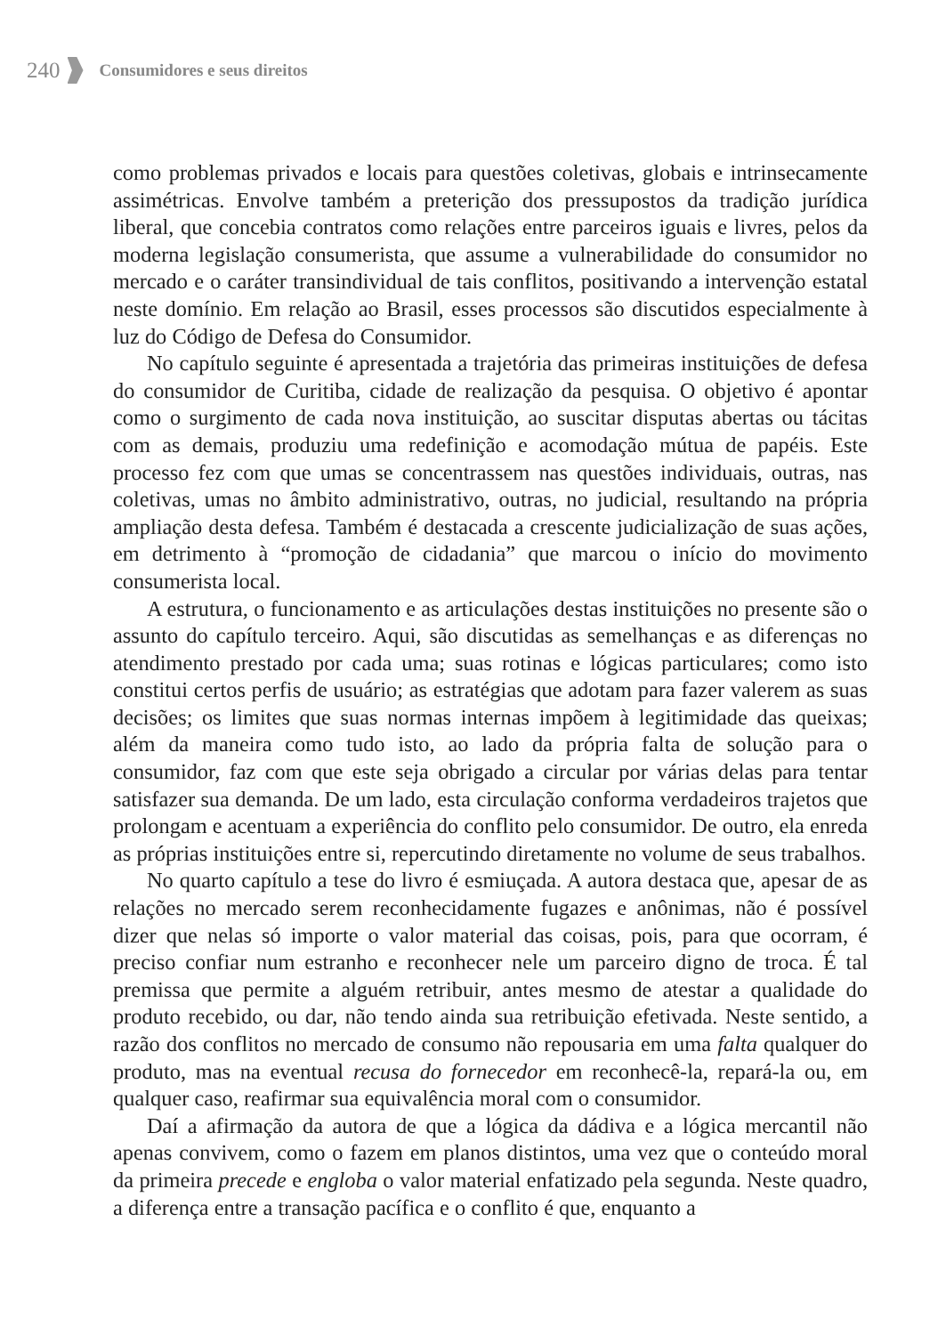240 Consumidores e seus direitos
como problemas privados e locais para questões coletivas, globais e intrinsecamente assimétricas. Envolve também a preterição dos pressupostos da tradição jurídica liberal, que concebia contratos como relações entre parceiros iguais e livres, pelos da moderna legislação consumerista, que assume a vulnerabilidade do consumidor no mercado e o caráter transindividual de tais conflitos, positivando a intervenção estatal neste domínio. Em relação ao Brasil, esses processos são discutidos especialmente à luz do Código de Defesa do Consumidor.
No capítulo seguinte é apresentada a trajetória das primeiras instituições de defesa do consumidor de Curitiba, cidade de realização da pesquisa. O objetivo é apontar como o surgimento de cada nova instituição, ao suscitar disputas abertas ou tácitas com as demais, produziu uma redefinição e acomodação mútua de papéis. Este processo fez com que umas se concentrassem nas questões individuais, outras, nas coletivas, umas no âmbito administrativo, outras, no judicial, resultando na própria ampliação desta defesa. Também é destacada a crescente judicialização de suas ações, em detrimento à “promoção de cidadania” que marcou o início do movimento consumerista local.
A estrutura, o funcionamento e as articulações destas instituições no presente são o assunto do capítulo terceiro. Aqui, são discutidas as semelhanças e as diferenças no atendimento prestado por cada uma; suas rotinas e lógicas particulares; como isto constitui certos perfis de usuário; as estratégias que adotam para fazer valerem as suas decisões; os limites que suas normas internas impõem à legitimidade das queixas; além da maneira como tudo isto, ao lado da própria falta de solução para o consumidor, faz com que este seja obrigado a circular por várias delas para tentar satisfazer sua demanda. De um lado, esta circulação conforma verdadeiros trajetos que prolongam e acentuam a experiência do conflito pelo consumidor. De outro, ela enreda as próprias instituições entre si, repercutindo diretamente no volume de seus trabalhos.
No quarto capítulo a tese do livro é esmiuçada. A autora destaca que, apesar de as relações no mercado serem reconhecidamente fugazes e anônimas, não é possível dizer que nelas só importe o valor material das coisas, pois, para que ocorram, é preciso confiar num estranho e reconhecer nele um parceiro digno de troca. É tal premissa que permite a alguém retribuir, antes mesmo de atestar a qualidade do produto recebido, ou dar, não tendo ainda sua retribuição efetivada. Neste sentido, a razão dos conflitos no mercado de consumo não repousaria em uma falta qualquer do produto, mas na eventual recusa do fornecedor em reconhecê-la, repará-la ou, em qualquer caso, reafirmar sua equivalência moral com o consumidor.
Daí a afirmação da autora de que a lógica da dádiva e a lógica mercantil não apenas convivem, como o fazem em planos distintos, uma vez que o conteúdo moral da primeira precede e engloba o valor material enfatizado pela segunda. Neste quadro, a diferença entre a transação pacífica e o conflito é que, enquanto a